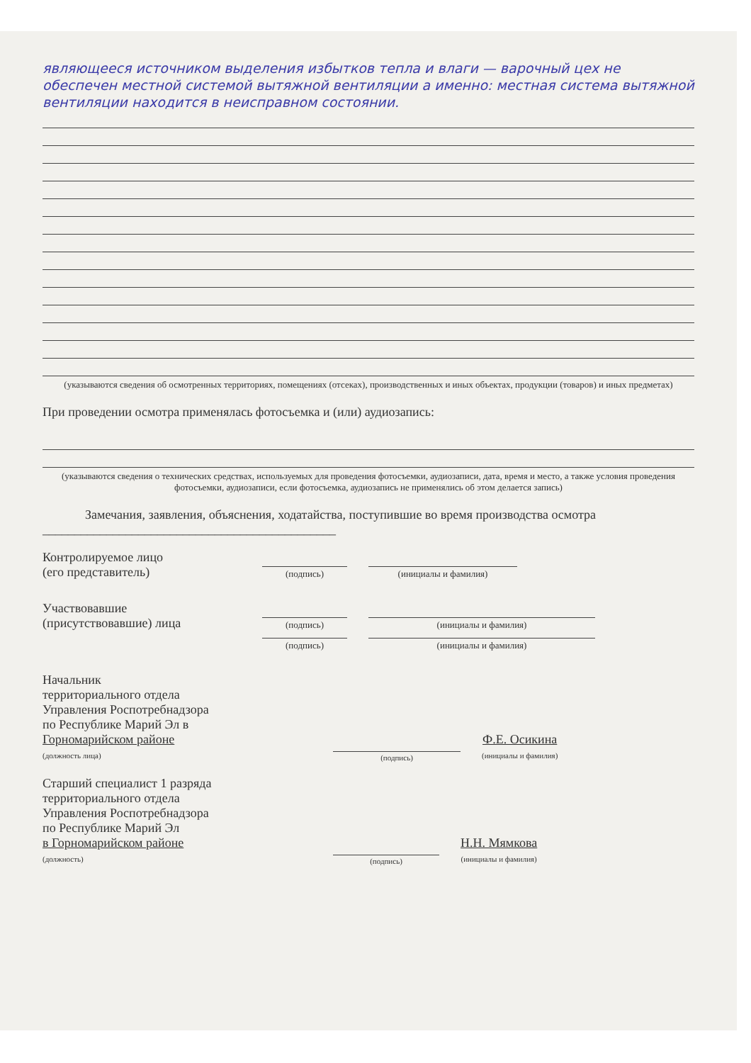являющееся источником выделения избытков тепла и влаги — варочный цех не обеспечен местной системой вытяжной вентиляции а именно: местная система вытяжной вентиляции находится в неисправном состоянии.
(указываются сведения об осмотренных территориях, помещениях (отсеках), производственных и иных объектах, продукции (товаров) и иных предметах)
При проведении осмотра применялась фотосъемка и (или) аудиозапись:
(указываются сведения о технических средствах, используемых для проведения фотосъемки, аудиозаписи, дата, время и место, а также условия проведения фотосъемки, аудиозаписи, если фотосъемка, аудиозапись не применялись об этом делается запись)
Замечания, заявления, объяснения, ходатайства, поступившие во время производства осмотра ______________________________________________
Контролируемое лицо
(его представитель)
(подпись)
(инициалы и фамилия)
Участвовавшие
(присутствовавшие) лица
(подпись)
(инициалы и фамилия)
(подпись)
(инициалы и фамилия)
Начальник
территориального отдела
Управления Роспотребнадзора
по Республике Марий Эл в
Горномарийском районе
(должность лица)
(подпись)
Ф.Е. Осикина
(инициалы и фамилия)
Старший специалист 1 разряда
территориального отдела
Управления Роспотребнадзора
по Республике Марий Эл
в Горномарийском районе
(должность)
(подпись)
Н.Н. Мямкова
(инициалы и фамилия)